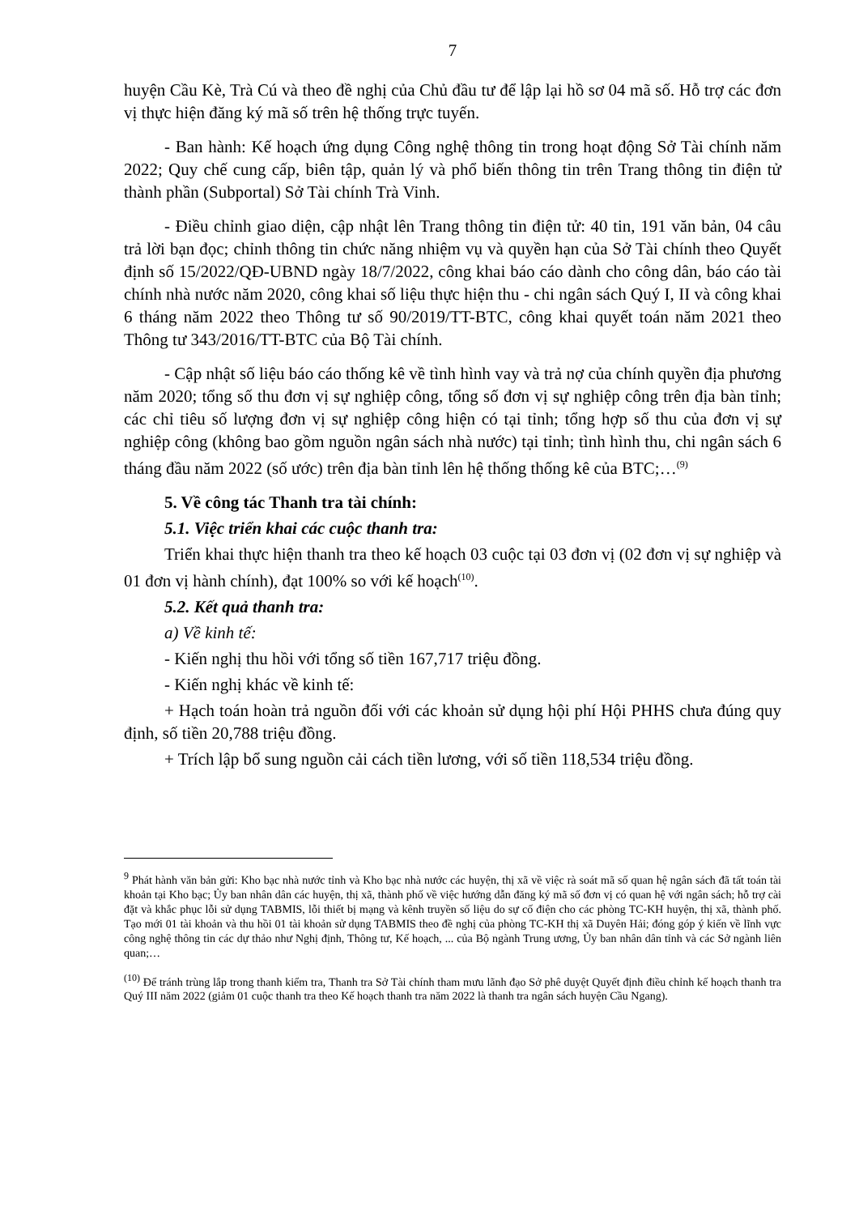7
huyện Cầu Kè, Trà Cú và theo đề nghị của Chủ đầu tư để lập lại hồ sơ 04 mã số. Hỗ trợ các đơn vị thực hiện đăng ký mã số trên hệ thống trực tuyến.
- Ban hành: Kế hoạch ứng dụng Công nghệ thông tin trong hoạt động Sở Tài chính năm 2022; Quy chế cung cấp, biên tập, quản lý và phổ biến thông tin trên Trang thông tin điện tử thành phần (Subportal) Sở Tài chính Trà Vinh.
- Điều chỉnh giao diện, cập nhật lên Trang thông tin điện tử: 40 tin, 191 văn bản, 04 câu trả lời bạn đọc; chỉnh thông tin chức năng nhiệm vụ và quyền hạn của Sở Tài chính theo Quyết định số 15/2022/QĐ-UBND ngày 18/7/2022, công khai báo cáo dành cho công dân, báo cáo tài chính nhà nước năm 2020, công khai số liệu thực hiện thu - chi ngân sách Quý I, II và công khai 6 tháng năm 2022 theo Thông tư số 90/2019/TT-BTC, công khai quyết toán năm 2021 theo Thông tư 343/2016/TT-BTC của Bộ Tài chính.
- Cập nhật số liệu báo cáo thống kê về tình hình vay và trả nợ của chính quyền địa phương năm 2020; tổng số thu đơn vị sự nghiệp công, tổng số đơn vị sự nghiệp công trên địa bàn tỉnh; các chỉ tiêu số lượng đơn vị sự nghiệp công hiện có tại tỉnh; tổng hợp số thu của đơn vị sự nghiệp công (không bao gồm nguồn ngân sách nhà nước) tại tỉnh; tình hình thu, chi ngân sách 6 tháng đầu năm 2022 (số ước) trên địa bàn tỉnh lên hệ thống thống kê của BTC;…<sup>(9)</sup>
5. Về công tác Thanh tra tài chính:
5.1. Việc triển khai các cuộc thanh tra:
Triển khai thực hiện thanh tra theo kế hoạch 03 cuộc tại 03 đơn vị (02 đơn vị sự nghiệp và 01 đơn vị hành chính), đạt 100% so với kế hoạch<sup>(10)</sup>.
5.2. Kết quả thanh tra:
a) Về kinh tế:
- Kiến nghị thu hồi với tổng số tiền 167,717 triệu đồng.
- Kiến nghị khác về kinh tế:
+ Hạch toán hoàn trả nguồn đối với các khoản sử dụng hội phí Hội PHHS chưa đúng quy định, số tiền 20,788 triệu đồng.
+ Trích lập bổ sung nguồn cải cách tiền lương, với số tiền 118,534 triệu đồng.
<sup>9</sup> Phát hành văn bản gửi: Kho bạc nhà nước tỉnh và Kho bạc nhà nước các huyện, thị xã về việc rà soát mã số quan hệ ngân sách đã tất toán tài khoản tại Kho bạc; Ủy ban nhân dân các huyện, thị xã, thành phố về việc hướng dẫn đăng ký mã số đơn vị có quan hệ với ngân sách; hỗ trợ cài đặt và khắc phục lỗi sử dụng TABMIS, lỗi thiết bị mạng và kênh truyền số liệu do sự cố điện cho các phòng TC-KH huyện, thị xã, thành phố. Tạo mới 01 tài khoản và thu hồi 01 tài khoản sử dụng TABMIS theo đề nghị của phòng TC-KH thị xã Duyên Hải; đóng góp ý kiến về lĩnh vực công nghệ thông tin các dự thảo như Nghị định, Thông tư, Kế hoạch, ... của Bộ ngành Trung ương, Ủy ban nhân dân tỉnh và các Sở ngành liên quan;…
<sup>(10)</sup> Để tránh trùng lắp trong thanh kiểm tra, Thanh tra Sở Tài chính tham mưu lãnh đạo Sở phê duyệt Quyết định điều chỉnh kế hoạch thanh tra Quý III năm 2022 (giảm 01 cuộc thanh tra theo Kế hoạch thanh tra năm 2022 là thanh tra ngân sách huyện Cầu Ngang).